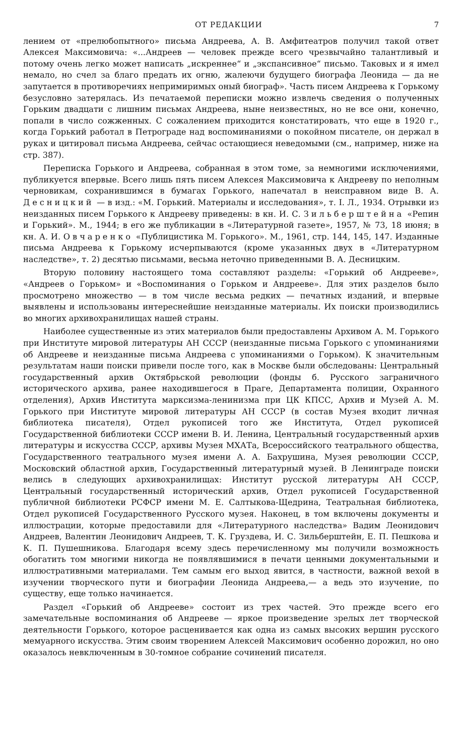ОТ РЕДАКЦИИ 7
лением от «прелюбопытного» письма Андреева, А. В. Амфитеатров получил такой ответ Алексея Максимовича: «...Андреев — человек прежде всего чрезвычайно талантливый и потому очень легко может написать „искреннее“ и „экспансивное“ письмо. Таковых и я имел немало, но счел за благо предать их огню, жалеючи будущего биографа Леонида — да не запутается в противоречиях непримиримых оный биограф». Часть писем Андреева к Горькому безусловно затерялась. Из печатаемой переписки можно извлечь сведения о полученных Горьким двадцати с лишним письмах Андреева, ныне неизвестных, но не все они, конечно, попали в число сожженных. С сожалением приходится констатировать, что еще в 1920 г., когда Горький работал в Петрограде над воспоминаниями о покойном писателе, он держал в руках и цитировал письма Андреева, сейчас остающиеся неведомыми (см., например, ниже на стр. 387).
Переписка Горького и Андреева, собранная в этом томе, за немногими исключениями, публикуется впервые. Всего лишь пять писем Алексея Максимовича к Андрееву по неполным черновикам, сохранившимся в бумагах Горького, напечатал в неисправном виде В. А. Десницкий — в изд.: «М. Горький. Материалы и исследования», т. I. Л., 1934. Отрывки из неизданных писем Горького к Андрееву приведены: в кн. И. С. Зильберштейна «Репин и Горький». М., 1944; в его же публикации в «Литературной газете», 1957, № 73, 18 июня; в кн. А. И. Овчаренко «Публицистика М. Горького». М., 1961, стр. 144, 145, 147. Изданные письма Андреева к Горькому исчерпываются (кроме указанных двух в «Литературном наследстве», т. 2) десятью письмами, весьма неточно приведенными В. А. Десницким.
Вторую половину настоящего тома составляют разделы: «Горький об Андрееве», «Андреев о Горьком» и «Воспоминания о Горьком и Андрееве». Для этих разделов было просмотрено множество — в том числе весьма редких — печатных изданий, и впервые выявлены и использованы интереснейшие неизданные материалы. Их поиски производились во многих архивохранилищах нашей страны.
Наиболее существенные из этих материалов были предоставлены Архивом А. М. Горького при Институте мировой литературы АН СССР (неизданные письма Горького с упоминаниями об Андрееве и неизданные письма Андреева с упоминаниями о Горьком). К значительным результатам наши поиски привели после того, как в Москве были обследованы: Центральный государственный архив Октябрьской революции (фонды б. Русского заграничного исторического архива, ранее находившегося в Праге, Департамента полиции, Охранного отделения), Архив Института марксизма-ленинизма при ЦК КПСС, Архив и Музей А. М. Горького при Институте мировой литературы АН СССР (в состав Музея входит личная библиотека писателя), Отдел рукописей того же Института, Отдел рукописей Государственной библиотеки СССР имени В. И. Ленина, Центральный государственный архив литературы и искусства СССР, архивы Музея МХАТа, Всероссийского театрального общества, Государственного театрального музея имени А. А. Бахрушина, Музея революции СССР, Московский областной архив, Государственный литературный музей. В Ленинграде поиски велись в следующих архивохранилищах: Институт русской литературы АН СССР, Центральный государственный исторический архив, Отдел рукописей Государственной публичной библиотеки РСФСР имени М. Е. Салтыкова-Щедрина, Театральная библиотека, Отдел рукописей Государственного Русского музея. Наконец, в том включены документы и иллюстрации, которые предоставили для «Литературного наследства» Вадим Леонидович Андреев, Валентин Леонидович Андреев, Т. К. Груздева, И. С. Зильберштейн, Е. П. Пешкова и К. П. Пушешникова. Благодаря всему здесь перечисленному мы получили возможность обогатить том многими никогда не появлявшимися в печати ценными документальными и иллюстративными материалами. Тем самым его выход явится, в частности, важной вехой в изучении творческого пути и биографии Леонида Андреева,— а ведь это изучение, по существу, еще только начинается.
Раздел «Горький об Андрееве» состоит из трех частей. Это прежде всего его замечательные воспоминания об Андрееве — яркое произведение зрелых лет творческой деятельности Горького, которое расценивается как одна из самых высоких вершин русского мемуарного искусства. Этим своим творением Алексей Максимович особенно дорожил, но оно оказалось невключенным в 30-томное собрание сочинений писателя.